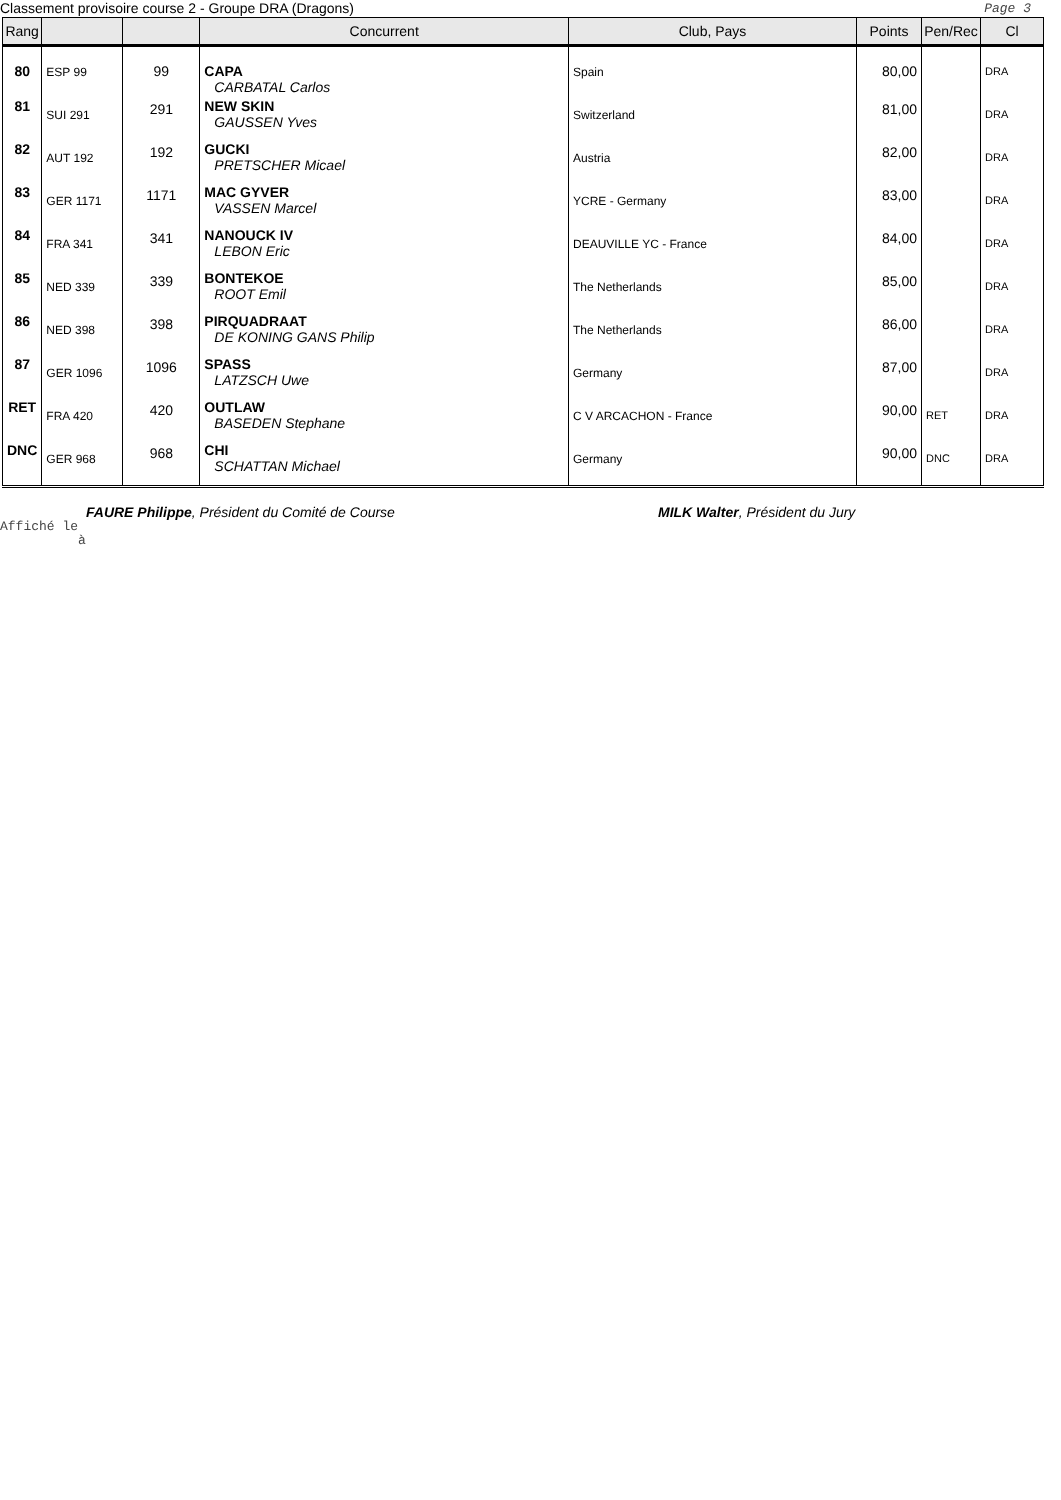Classement provisoire course 2 - Groupe DRA (Dragons) Page 3
| Rang | | | Concurrent | Club, Pays | Points | Pen/Rec | Cl |
| --- | --- | --- | --- | --- | --- | --- | --- |
| 80 | ESP 99 | 99 | CAPA CARBATAL Carlos | Spain | 80,00 | | DRA |
| 81 | SUI 291 | 291 | NEW SKIN GAUSSEN Yves | Switzerland | 81,00 | | DRA |
| 82 | AUT 192 | 192 | GUCKI PRETSCHER Micael | Austria | 82,00 | | DRA |
| 83 | GER 1171 | 1171 | MAC GYVER VASSEN Marcel | YCRE - Germany | 83,00 | | DRA |
| 84 | FRA 341 | 341 | NANOUCK IV LEBON Eric | DEAUVILLE YC - France | 84,00 | | DRA |
| 85 | NED 339 | 339 | BONTEKOE ROOT Emil | The Netherlands | 85,00 | | DRA |
| 86 | NED 398 | 398 | PIRQUADRAAT DE KONING GANS Philip | The Netherlands | 86,00 | | DRA |
| 87 | GER 1096 | 1096 | SPASS LATZSCH Uwe | Germany | 87,00 | | DRA |
| RET | FRA 420 | 420 | OUTLAW BASEDEN Stephane | C V ARCACHON - France | 90,00 | RET | DRA |
| DNC | GER 968 | 968 | CHI SCHATTAN Michael | Germany | 90,00 | DNC | DRA |
FAURE Philippe, Président du Comité de Course MILK Walter, Président du Jury
Affiché le
à